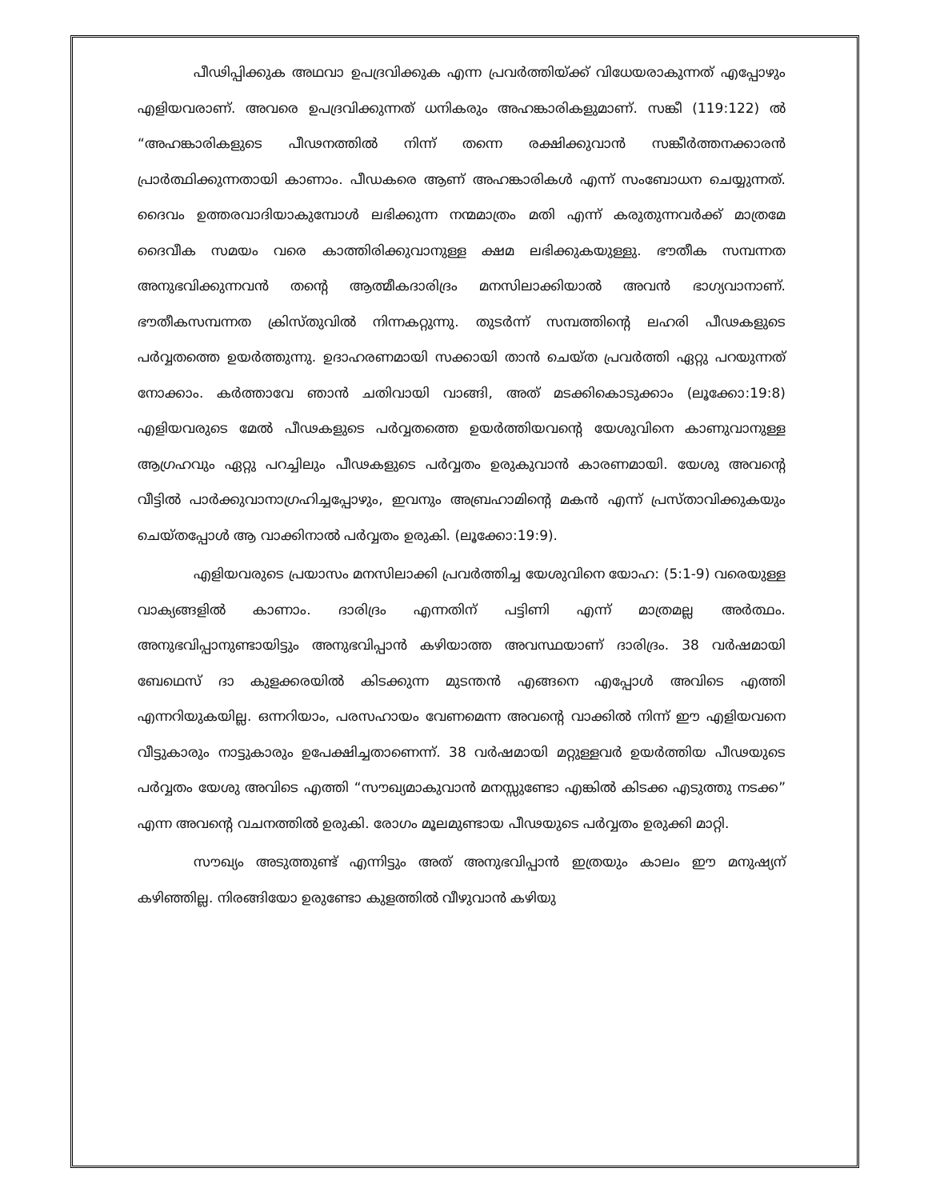പീഢിപ്പിക്കുക അഥവാ ഉപദ്രവിക്കുക എന്ന പ്രവർത്തിയ്ക്ക് വിധേയരാകുന്നത് എപ്പോഴും എളിയവരാണ്. അവരെ ഉപദ്രവിക്കുന്നത് ധനികരും അഹങ്കാരികളുമാണ്. സങ്കീ (119:122) ൽ “അഹങ്കാരികളുടെ പീഢനത്തിൽ നിന്ന് തന്നെ രക്ഷിക്കുവാൻ സങ്കീർത്തനക്കാരൻ പ്രാർത്ഥിക്കുന്നതായി കാണാം. പീഡകരെ ആണ് അഹങ്കാരികൾ എന്ന് സംബോധന ചെയ്യുന്നത്. ദൈവം ഉത്തരവാദിയാകുമ്പോൾ ലഭിക്കുന്ന നന്മമാത്രം മതി എന്ന് കരുതുന്നവർക്ക് മാത്രമേ ദൈവീക സമയം വരെ കാത്തിരിക്കുവാനുള്ള ക്ഷമ ലഭിക്കുകയുള്ളു. ഭൗതീക സമ്പന്നത അനുഭവിക്കുന്നവൻ തന്റെ ആത്മീകദാരിദ്രം മനസിലാക്കിയാൽ അവൻ ഭാഗ്യവാനാണ്. ഭൗതീകസമ്പന്നത ക്രിസ്തുവിൽ നിന്നകറ്റുന്നു. തുടർന്ന് സമ്പത്തിന്റെ ലഹരി പീഢകളുടെ പർവ്വതത്തെ ഉയർത്തുന്നു. ഉദാഹരണമായി സക്കായി താൻ ചെയ്ത പ്രവർത്തി ഏറ്റു പറയുന്നത് നോക്കാം. കർത്താവേ ഞാൻ ചതിവായി വാങ്ങി, അത് മടക്കികൊടുക്കാം (ലൂക്കോ:19:8) എളിയവരുടെ മേൽ പീഢകളുടെ പർവ്വതത്തെ ഉയർത്തിയവന്റെ യേശുവിനെ കാണുവാനുള്ള ആഗ്രഹവും ഏറ്റു പറച്ചിലും പീഢകളുടെ പർവ്വതം ഉരുകുവാൻ കാരണമായി. യേശു അവന്റെ വീട്ടിൽ പാർക്കുവാനാഗ്രഹിച്ചപ്പോഴും, ഇവനും അബ്രഹാമിന്റെ മകൻ എന്ന് പ്രസ്താവിക്കുകയും ചെയ്തപ്പോൾ ആ വാക്കിനാൽ പർവ്വതം ഉരുകി. (ലൂക്കോ:19:9).
എളിയവരുടെ പ്രയാസം മനസിലാക്കി പ്രവർത്തിച്ച യേശുവിനെ യോഹ: (5:1-9) വരെയുള്ള വാക്യങ്ങളിൽ കാണാം. ദാരിദ്രം എന്നതിന് പട്ടിണി എന്ന് മാത്രമല്ല അർത്ഥം. അനുഭവിപ്പാനുണ്ടായിട്ടും അനുഭവിപ്പാൻ കഴിയാത്ത അവസ്ഥയാണ് ദാരിദ്രം. 38 വർഷമായി ബേഥെസ് ദാ കുളക്കരയിൽ കിടക്കുന്ന മുടന്തൻ എങ്ങനെ എപ്പോൾ അവിടെ എത്തി എന്നറിയുകയില്ല. ഒന്നറിയാം, പരസഹായം വേണമെന്ന അവന്റെ വാക്കിൽ നിന്ന് ഈ എളിയവനെ വീട്ടുകാരും നാട്ടുകാരും ഉപേക്ഷിച്ചതാണെന്ന്. 38 വർഷമായി മറ്റുള്ളവർ ഉയർത്തിയ പീഢയുടെ പർവ്വതം യേശു അവിടെ എത്തി “സൗഖ്യമാകുവാൻ മനസ്സുണ്ടോ എങ്കിൽ കിടക്ക എടുത്തു നടക്ക” എന്ന അവന്റെ വചനത്തിൽ ഉരുകി. രോഗം മൂലമുണ്ടായ പീഢയുടെ പർവ്വതം ഉരുക്കി മാറ്റി.
സൗഖ്യം അടുത്തുണ്ട് എന്നിട്ടും അത് അനുഭവിപ്പാൻ ഇത്രയും കാലം ഈ മനുഷ്യന് കഴിഞ്ഞില്ല. നിരങ്ങിയോ ഉരുണ്ടോ കുളത്തിൽ വീഴുവാൻ കഴിയു